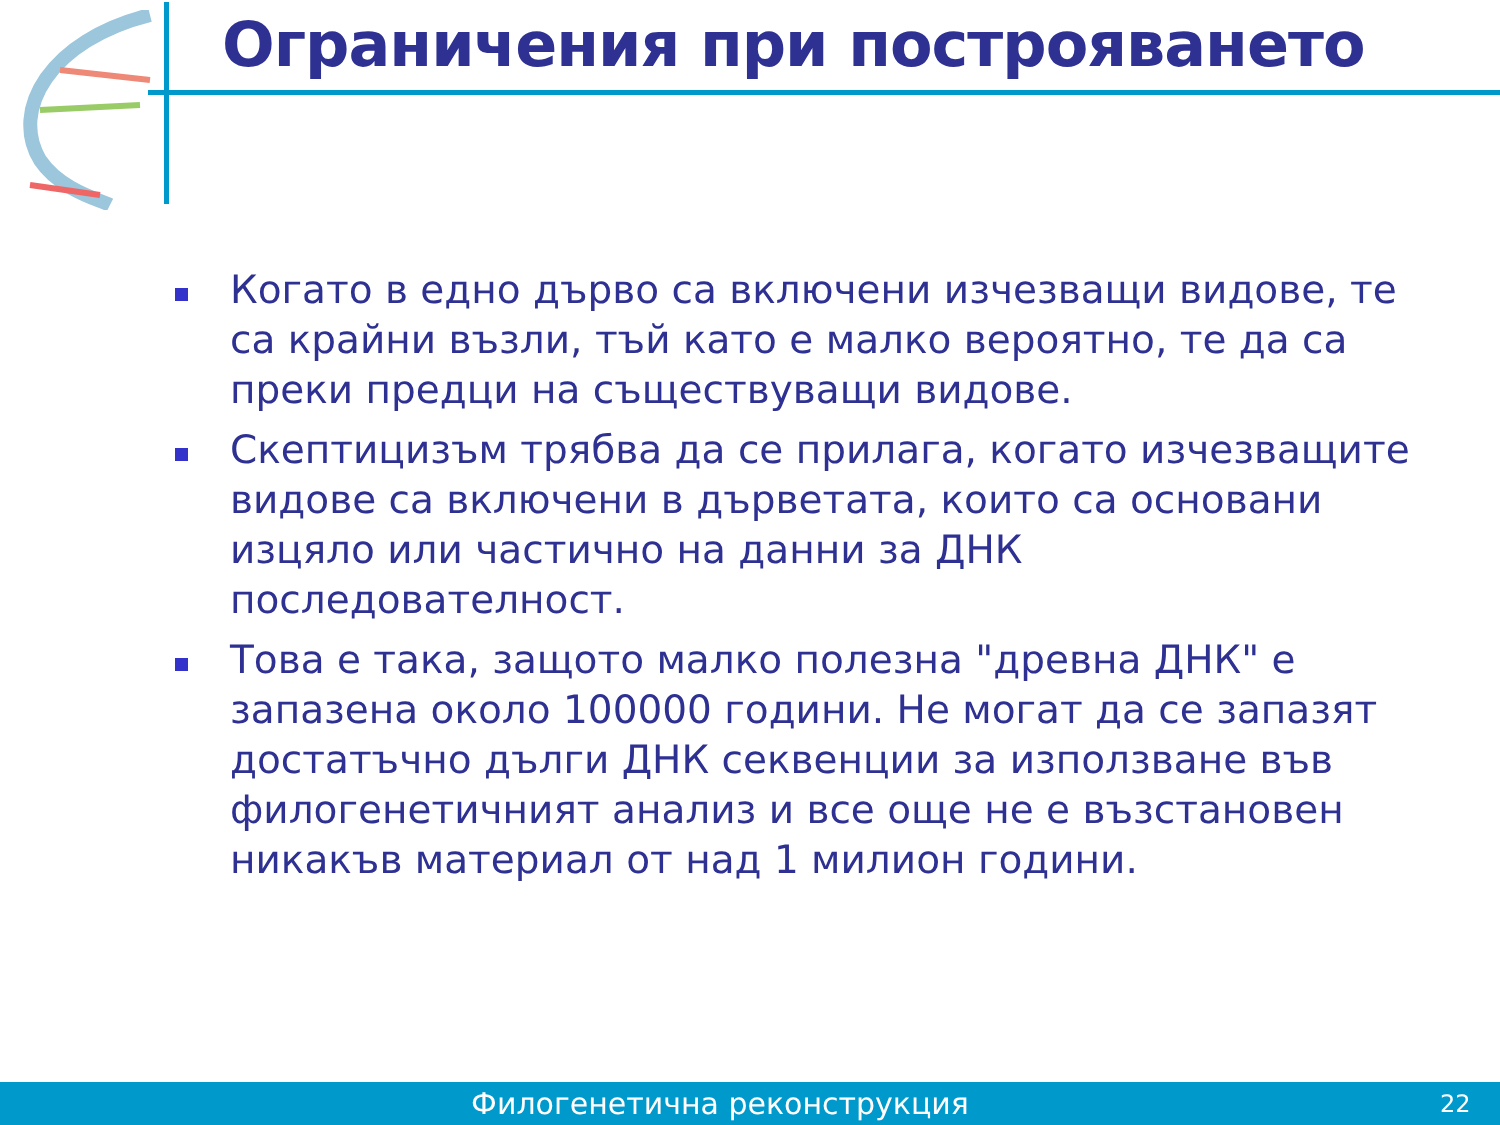Ограничения при построяването
Когато в едно дърво са включени изчезващи видове, те са крайни възли, тъй като е малко вероятно, те да са преки предци на съществуващи видове.
Скептицизъм трябва да се прилага, когато изчезващите видове са включени в дърветата, които са основани изцяло или частично на данни за ДНК последователност.
Това е така, защото малко полезна "древна ДНК" е запазена около 100000 години. Не могат да се запазят достатъчно дълги ДНК секвенции за използване във филогенетичният анализ и все още не е възстановен никакъв материал от над 1 милион години.
Филогенетична реконструкция 22